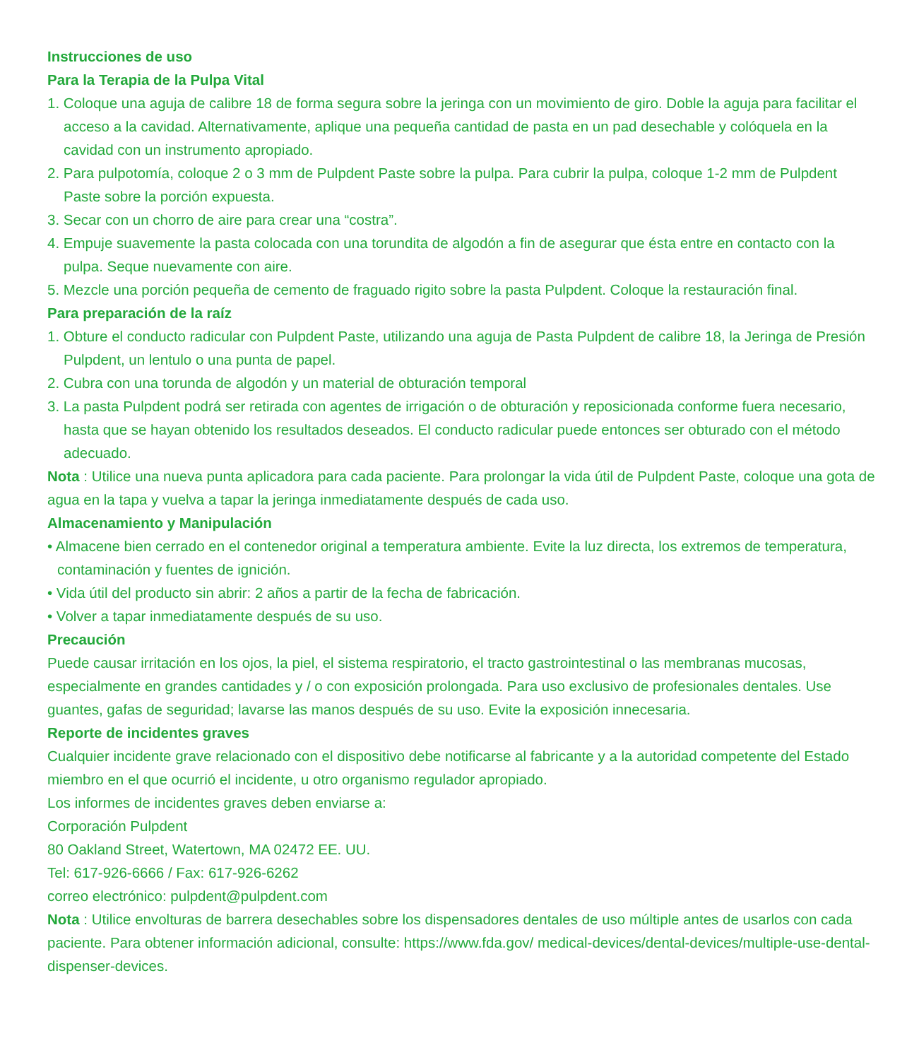Instrucciones de uso
Para la Terapia de la Pulpa Vital
1. Coloque una aguja de calibre 18 de forma segura sobre la jeringa con un movimiento de giro. Doble la aguja para facilitar el acceso a la cavidad. Alternativamente, aplique una pequeña cantidad de pasta en un pad desechable y colóquela en la cavidad con un instrumento apropiado.
2. Para pulpotomía, coloque 2 o 3 mm de Pulpdent Paste sobre la pulpa. Para cubrir la pulpa, coloque 1-2 mm de Pulpdent Paste sobre la porción expuesta.
3. Secar con un chorro de aire para crear una “costra”.
4. Empuje suavemente la pasta colocada con una torundita de algodón a fin de asegurar que ésta entre en contacto con la pulpa. Seque nuevamente con aire.
5. Mezcle una porción pequeña de cemento de fraguado rigito sobre la pasta Pulpdent. Coloque la restauración final.
Para preparación de la raíz
1. Obture el conducto radicular con Pulpdent Paste, utilizando una aguja de Pasta Pulpdent de calibre 18, la Jeringa de Presión Pulpdent, un lentulo o una punta de papel.
2. Cubra con una torunda de algodón y un material de obturación temporal
3. La pasta Pulpdent podrá ser retirada con agentes de irrigación o de obturación y reposicionada conforme fuera necesario, hasta que se hayan obtenido los resultados deseados. El conducto radicular puede entonces ser obturado con el método adecuado.
Nota : Utilice una nueva punta aplicadora para cada paciente. Para prolongar la vida útil de Pulpdent Paste, coloque una gota de agua en la tapa y vuelva a tapar la jeringa inmediatamente después de cada uso.
Almacenamiento y Manipulación
• Almacene bien cerrado en el contenedor original a temperatura ambiente. Evite la luz directa, los extremos de temperatura, contaminación y fuentes de ignición.
• Vida útil del producto sin abrir: 2 años a partir de la fecha de fabricación.
• Volver a tapar inmediatamente después de su uso.
Precaución
Puede causar irritación en los ojos, la piel, el sistema respiratorio, el tracto gastrointestinal o las membranas mucosas, especialmente en grandes cantidades y / o con exposición prolongada. Para uso exclusivo de profesionales dentales. Use guantes, gafas de seguridad; lavarse las manos después de su uso. Evite la exposición innecesaria.
Reporte de incidentes graves
Cualquier incidente grave relacionado con el dispositivo debe notificarse al fabricante y a la autoridad competente del Estado miembro en el que ocurrió el incidente, u otro organismo regulador apropiado.
Los informes de incidentes graves deben enviarse a:
Corporación Pulpdent
80 Oakland Street, Watertown, MA 02472 EE. UU.
Tel: 617-926-6666 / Fax: 617-926-6262
correo electrónico: pulpdent@pulpdent.com
Nota : Utilice envolturas de barrera desechables sobre los dispensadores dentales de uso múltiple antes de usarlos con cada paciente. Para obtener información adicional, consulte: https://www.fda.gov/ medical-devices/dental-devices/multiple-use-dental-dispenser-devices.